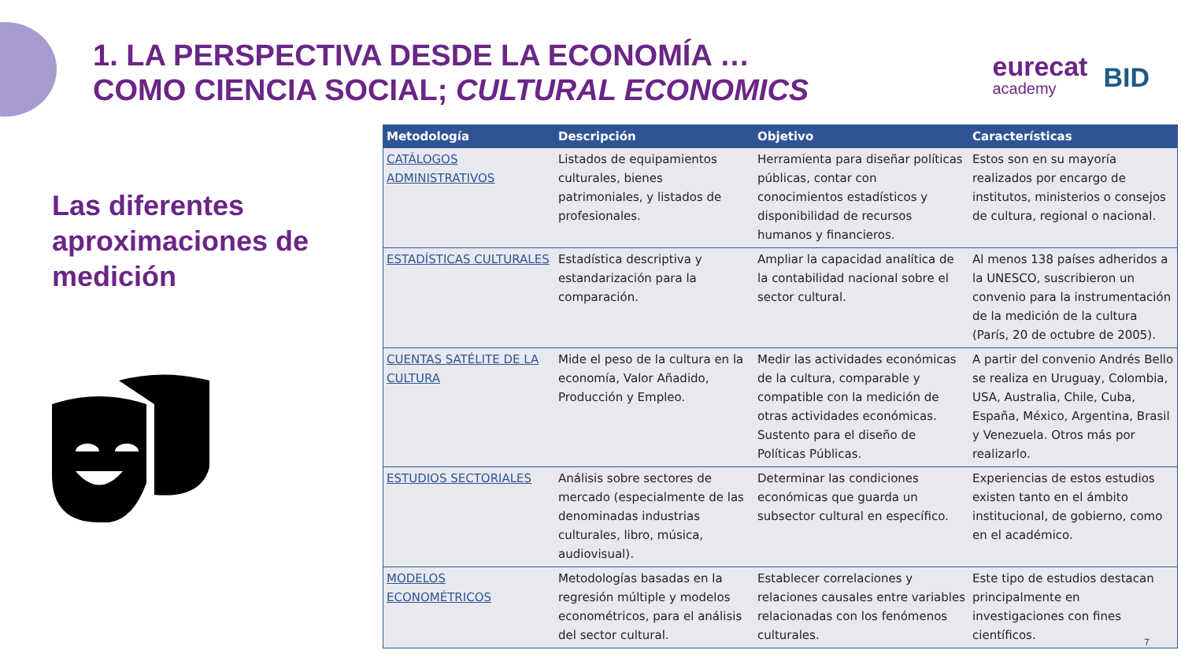1. LA PERSPECTIVA DESDE LA ECONOMÍA …
COMO CIENCIA SOCIAL; CULTURAL ECONOMICS
eurecat
academy
BID
Las diferentes aproximaciones de medición
| Metodología | Descripción | Objetivo | Características |
| --- | --- | --- | --- |
| CATÁLOGOS ADMINISTRATIVOS | Listados de equipamientos culturales, bienes patrimoniales, y listados de profesionales. | Herramienta para diseñar políticas públicas, contar con conocimientos estadísticos y disponibilidad de recursos humanos y financieros. | Estos son en su mayoría realizados por encargo de institutos, ministerios o consejos de cultura, regional o nacional. |
| ESTADÍSTICAS CULTURALES | Estadística descriptiva y estandarización para la comparación. | Ampliar la capacidad analítica de la contabilidad nacional sobre el sector cultural. | Al menos 138 países adheridos a la UNESCO, suscribieron un convenio para la instrumentación de la medición de la cultura (París, 20 de octubre de 2005). |
| CUENTAS SATÉLITE DE LA CULTURA | Mide el peso de la cultura en la economía, Valor Añadido, Producción y Empleo. | Medir las actividades económicas de la cultura, comparable y compatible con la medición de otras actividades económicas. Sustento para el diseño de Políticas Públicas. | A partir del convenio Andrés Bello se realiza en Uruguay, Colombia, USA, Australia, Chile, Cuba, España, México, Argentina, Brasil y Venezuela. Otros más por realizarlo. |
| ESTUDIOS SECTORIALES | Análisis sobre sectores de mercado (especialmente de las denominadas industrias culturales, libro, música, audiovisual). | Determinar las condiciones económicas que guarda un subsector cultural en específico. | Experiencias de estos estudios existen tanto en el ámbito institucional, de gobierno, como en el académico. |
| MODELOS ECONOMÉTRICOS | Metodologías basadas en la regresión múltiple y modelos econométricos, para el análisis del sector cultural. | Establecer correlaciones y relaciones causales entre variables relacionadas con los fenómenos culturales. | Este tipo de estudios destacan principalmente en investigaciones con fines científicos. |
7